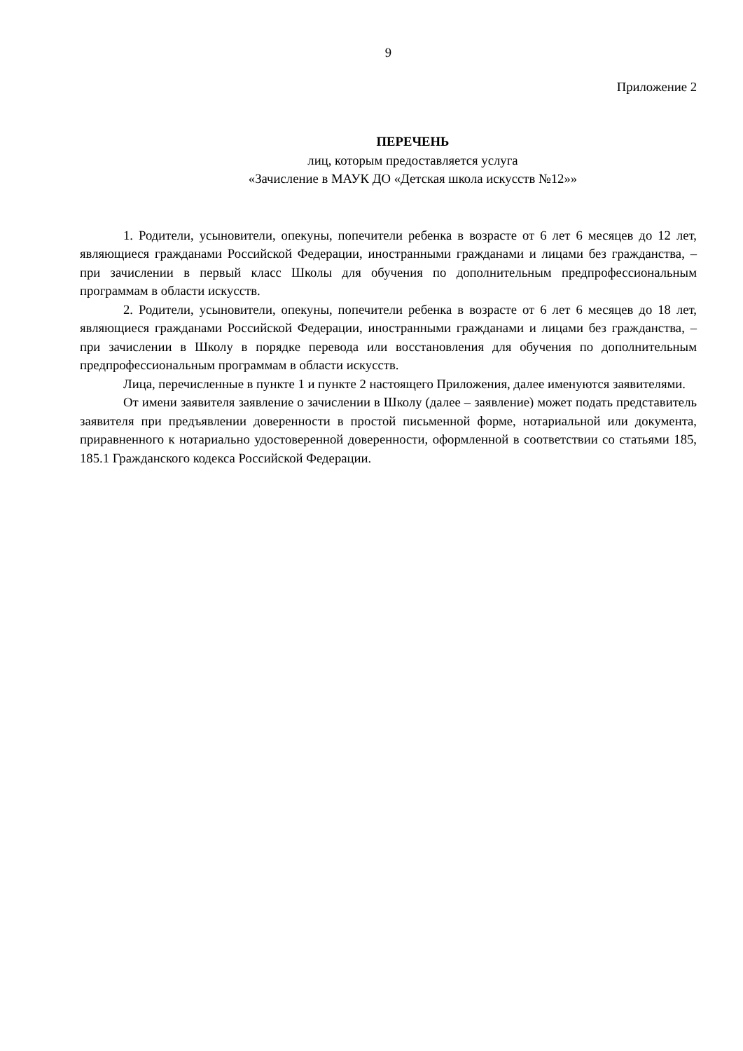9
Приложение 2
ПЕРЕЧЕНЬ
лиц, которым предоставляется услуга
«Зачисление в МАУК ДО «Детская школа искусств №12»»
1. Родители, усыновители, опекуны, попечители ребенка в возрасте от 6 лет 6 месяцев до 12 лет, являющиеся гражданами Российской Федерации, иностранными гражданами и лицами без гражданства, – при зачислении в первый класс Школы для обучения по дополнительным предпрофессиональным программам в области искусств.
2. Родители, усыновители, опекуны, попечители ребенка в возрасте от 6 лет 6 месяцев до 18 лет, являющиеся гражданами Российской Федерации, иностранными гражданами и лицами без гражданства, – при зачислении в Школу в порядке перевода или восстановления для обучения по дополнительным предпрофессиональным программам в области искусств.
Лица, перечисленные в пункте 1 и пункте 2 настоящего Приложения, далее именуются заявителями.
От имени заявителя заявление о зачислении в Школу (далее – заявление) может подать представитель заявителя при предъявлении доверенности в простой письменной форме, нотариальной или документа, приравненного к нотариально удостоверенной доверенности, оформленной в соответствии со статьями 185, 185.1 Гражданского кодекса Российской Федерации.